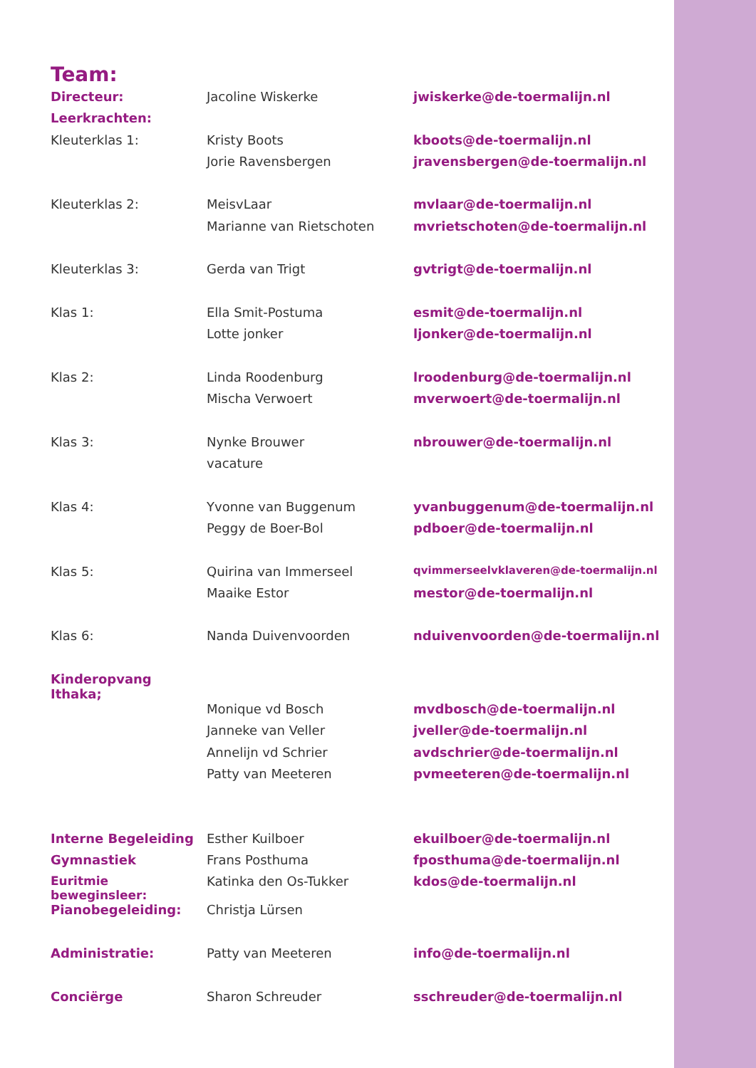Team:
| Directeur: | Jacoline Wiskerke | jwiskerke@de-toermalijn.nl |
| Leerkrachten: | | |
| Kleuterklas 1: | Kristy Boots | kboots@de-toermalijn.nl |
| | Jorie Ravensbergen | jravensbergen@de-toermalijn.nl |
| Kleuterklas 2: | MeisvLaar | mvlaar@de-toermalijn.nl |
| | Marianne van Rietschoten | mvrietschoten@de-toermalijn.nl |
| Kleuterklas 3: | Gerda van Trigt | gvtrigt@de-toermalijn.nl |
| Klas 1: | Ella Smit-Postuma | esmit@de-toermalijn.nl |
| | Lotte jonker | ljonker@de-toermalijn.nl |
| Klas 2: | Linda Roodenburg | lroodenburg@de-toermalijn.nl |
| | Mischa Verwoert | mverwoert@de-toermalijn.nl |
| Klas 3: | Nynke Brouwer | nbrouwer@de-toermalijn.nl |
| | vacature | |
| Klas 4: | Yvonne van Buggenum | yvanbuggenum@de-toermalijn.nl |
| | Peggy de Boer-Bol | pdboer@de-toermalijn.nl |
| Klas 5: | Quirina van Immerseel | qvimmerseelvklaveren@de-toermalijn.nl |
| | Maaike Estor | mestor@de-toermalijn.nl |
| Klas 6: | Nanda Duivenvoorden | nduivenvoorden@de-toermalijn.nl |
| Kinderopvang Ithaka; | | |
| | Monique vd Bosch | mvdbosch@de-toermalijn.nl |
| | Janneke van Veller | jveller@de-toermalijn.nl |
| | Annelijn vd Schrier | avdschrier@de-toermalijn.nl |
| | Patty van Meeteren | pvmeeteren@de-toermalijn.nl |
| Interne Begeleiding | Esther Kuilboer | ekuilboer@de-toermalijn.nl |
| Gymnastiek | Frans Posthuma | fposthuma@de-toermalijn.nl |
| Euritmie beweginsleer: | Katinka den Os-Tukker | kdos@de-toermalijn.nl |
| Pianobegeleiding: | Christja Lürsen | |
| Administratie: | Patty van Meeteren | info@de-toermalijn.nl |
| Conciërge | Sharon Schreuder | sschreuder@de-toermalijn.nl |